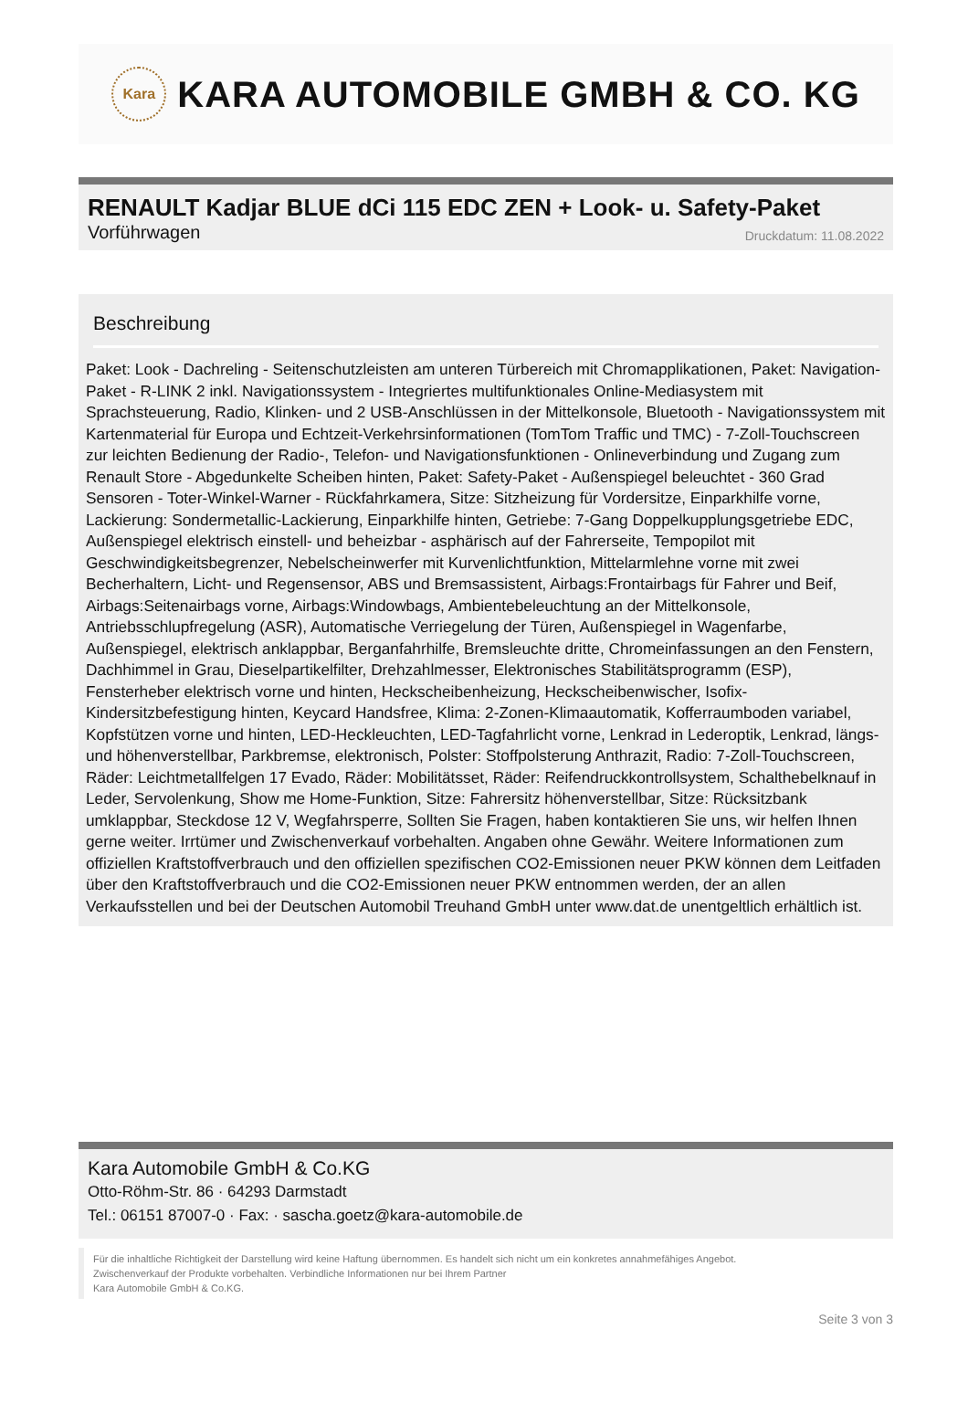Kara
KARA AUTOMOBILE GMBH & CO. KG
RENAULT Kadjar BLUE dCi 115 EDC ZEN + Look- u. Safety-Paket
Vorführwagen Druckdatum: 11.08.2022
Beschreibung
Paket: Look - Dachreling - Seitenschutzleisten am unteren Türbereich mit Chromapplikationen, Paket: Navigation-Paket - R-LINK 2 inkl. Navigationssystem - Integriertes multifunktionales Online-Mediasystem mit Sprachsteuerung, Radio, Klinken- und 2 USB-Anschlüssen in der Mittelkonsole, Bluetooth - Navigationssystem mit Kartenmaterial für Europa und Echtzeit-Verkehrsinformationen (TomTom Traffic und TMC) - 7-Zoll-Touchscreen zur leichten Bedienung der Radio-, Telefon- und Navigationsfunktionen - Onlineverbindung und Zugang zum Renault Store - Abgedunkelte Scheiben hinten, Paket: Safety-Paket - Außenspiegel beleuchtet - 360 Grad Sensoren - Toter-Winkel-Warner - Rückfahrkamera, Sitze: Sitzheizung für Vordersitze, Einparkhilfe vorne, Lackierung: Sondermetallic-Lackierung, Einparkhilfe hinten, Getriebe: 7-Gang Doppelkupplungsgetriebe EDC, Außenspiegel elektrisch einstell- und beheizbar - asphärisch auf der Fahrerseite, Tempopilot mit Geschwindigkeitsbegrenzer, Nebelscheinwerfer mit Kurvenlichtfunktion, Mittelarmlehne vorne mit zwei Becherhaltern, Licht- und Regensensor, ABS und Bremsassistent, Airbags:Frontairbags für Fahrer und Beif, Airbags:Seitenairbags vorne, Airbags:Windowbags, Ambientebeleuchtung an der Mittelkonsole, Antriebsschlupfregelung (ASR), Automatische Verriegelung der Türen, Außenspiegel in Wagenfarbe, Außenspiegel, elektrisch anklappbar, Berganfahrhilfe, Bremsleuchte dritte, Chromeinfassungen an den Fenstern, Dachhimmel in Grau, Dieselpartikelfilter, Drehzahlmesser, Elektronisches Stabilitätsprogramm (ESP), Fensterheber elektrisch vorne und hinten, Heckscheibenheizung, Heckscheibenwischer, Isofix-Kindersitzbefestigung hinten, Keycard Handsfree, Klima: 2-Zonen-Klimaautomatik, Kofferraumboden variabel, Kopfstützen vorne und hinten, LED-Heckleuchten, LED-Tagfahrlicht vorne, Lenkrad in Lederoptik, Lenkrad, längs- und höhenverstellbar, Parkbremse, elektronisch, Polster: Stoffpolsterung Anthrazit, Radio: 7-Zoll-Touchscreen, Räder: Leichtmetallfelgen 17 Evado, Räder: Mobilitätsset, Räder: Reifendruckkontrollsystem, Schalthebelknauf in Leder, Servolenkung, Show me Home-Funktion, Sitze: Fahrersitz höhenverstellbar, Sitze: Rücksitzbank umklappbar, Steckdose 12 V, Wegfahrsperre, Sollten Sie Fragen, haben kontaktieren Sie uns, wir helfen Ihnen gerne weiter. Irrtümer und Zwischenverkauf vorbehalten. Angaben ohne Gewähr. Weitere Informationen zum offiziellen Kraftstoffverbrauch und den offiziellen spezifischen CO2-Emissionen neuer PKW können dem Leitfaden über den Kraftstoffverbrauch und die CO2-Emissionen neuer PKW entnommen werden, der an allen Verkaufsstellen und bei der Deutschen Automobil Treuhand GmbH unter www.dat.de unentgeltlich erhältlich ist.
Kara Automobile GmbH & Co.KG
Otto-Röhm-Str. 86 · 64293 Darmstadt
Tel.: 06151 87007-0 · Fax: · sascha.goetz@kara-automobile.de
Für die inhaltliche Richtigkeit der Darstellung wird keine Haftung übernommen. Es handelt sich nicht um ein konkretes annahmefähiges Angebot.
Zwischenverkauf der Produkte vorbehalten. Verbindliche Informationen nur bei Ihrem Partner
Kara Automobile GmbH & Co.KG.
Seite 3 von 3